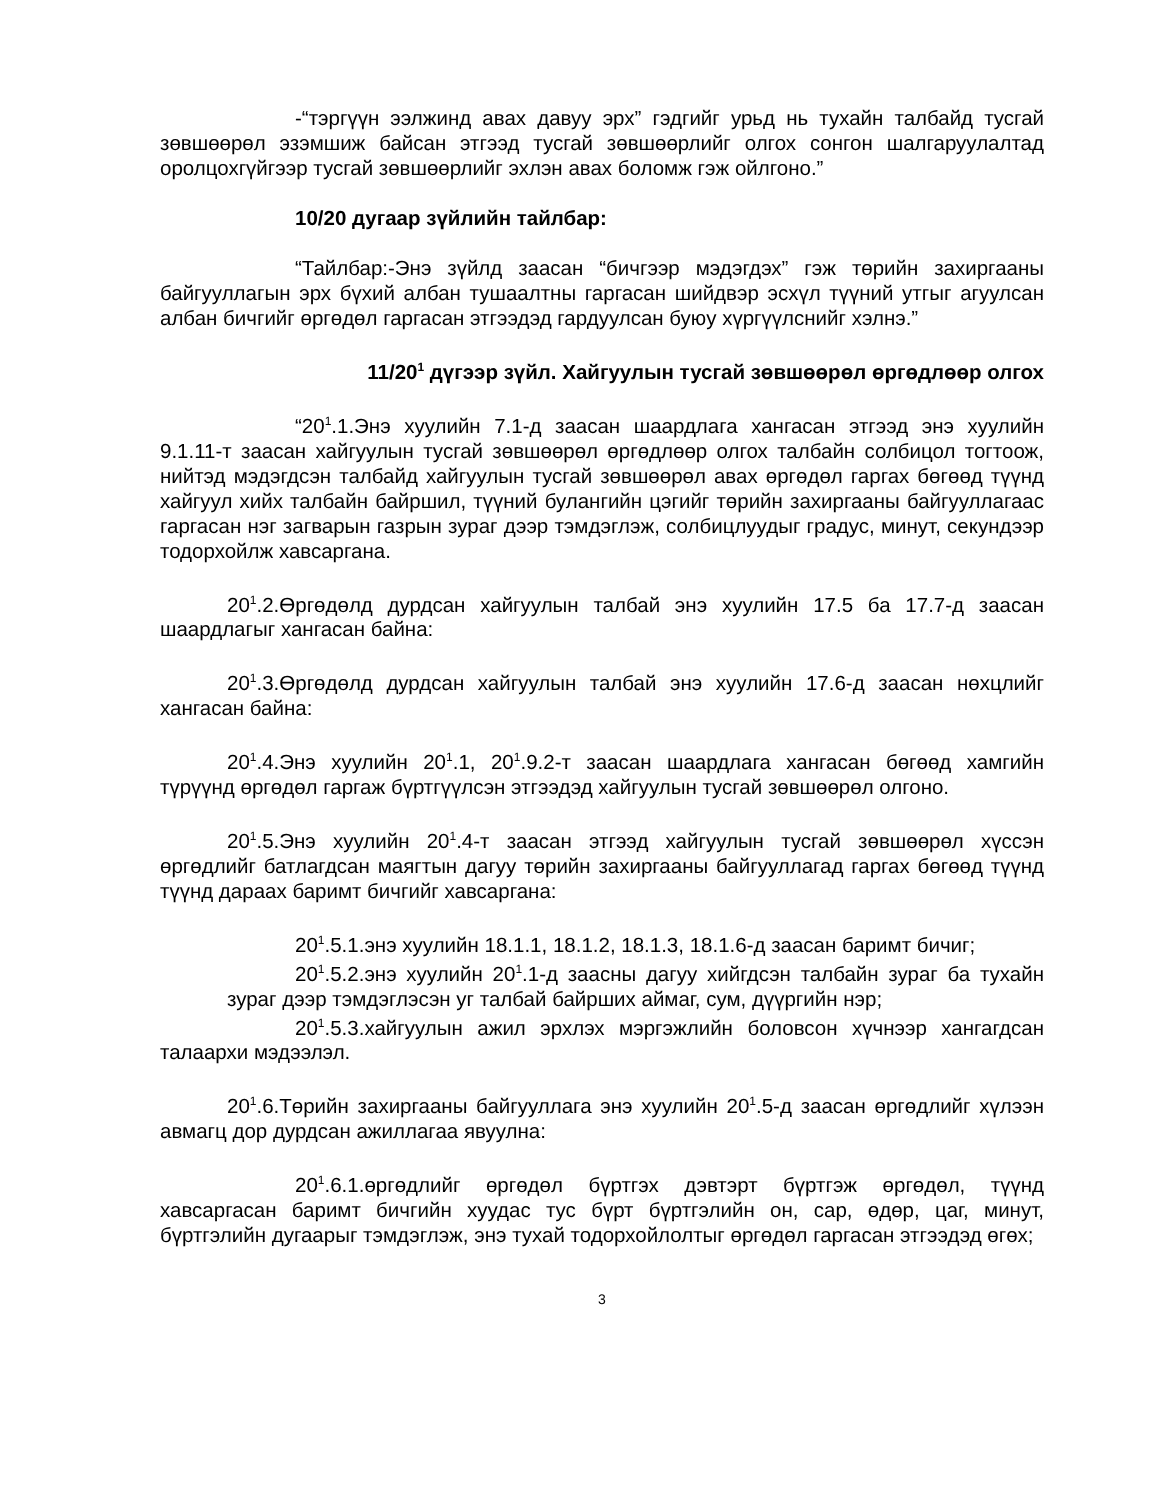-“тэргүүн ээлжинд авах давуу эрх” гэдгийг урьд нь тухайн талбайд тусгай зөвшөөрөл эзэмшиж байсан этгээд тусгай зөвшөөрлийг олгох сонгон шалгаруулалтад оролцохгүйгээр тусгай зөвшөөрлийг эхлэн авах боломж гэж ойлгоно.”
10/20 дугаар зүйлийн тайлбар:
“Тайлбар:-Энэ зүйлд заасан “бичгээр мэдэгдэх” гэж төрийн захиргааны байгууллагын эрх бүхий албан тушаалтны гаргасан шийдвэр эсхүл түүний утгыг агуулсан албан бичгийг өргөдөл гаргасан этгээдэд гардуулсан буюу хүргүүлснийг хэлнэ.”
11/20<sup>1</sup> дүгээр зүйл. Хайгуулын тусгай зөвшөөрөл өргөдлөөр олгох
“20<sup>1</sup>.1.Энэ хуулийн 7.1-д заасан шаардлага хангасан этгээд энэ хуулийн 9.1.11-т заасан хайгуулын тусгай зөвшөөрөл өргөдлөөр олгох талбайн солбицол тогтоож, нийтэд мэдэгдсэн талбайд хайгуулын тусгай зөвшөөрөл авах өргөдөл гаргах бөгөөд түүнд хайгуул хийх талбайн байршил, түүний булангийн цэгийг төрийн захиргааны байгууллагаас гаргасан нэг загварын газрын зураг дээр тэмдэглэж, солбицлуудыг градус, минут, секундээр тодорхойлж хавсаргана.
20<sup>1</sup>.2.Өргөдөлд дурдсан хайгуулын талбай энэ хуулийн 17.5 ба 17.7-д заасан шаардлагыг хангасан байна:
20<sup>1</sup>.3.Өргөдөлд дурдсан хайгуулын талбай энэ хуулийн 17.6-д заасан нөхцлийг хангасан байна:
20<sup>1</sup>.4.Энэ хуулийн 20<sup>1</sup>.1, 20<sup>1</sup>.9.2-т заасан шаардлага хангасан бөгөөд хамгийн түрүүнд өргөдөл гаргаж бүртгүүлсэн этгээдэд хайгуулын тусгай зөвшөөрөл олгоно.
20<sup>1</sup>.5.Энэ хуулийн 20<sup>1</sup>.4-т заасан этгээд хайгуулын тусгай зөвшөөрөл хүссэн өргөдлийг батлагдсан маягтын дагуу төрийн захиргааны байгууллагад гаргах бөгөөд түүнд түүнд дараах баримт бичгийг хавсаргана:
20<sup>1</sup>.5.1.энэ хуулийн 18.1.1, 18.1.2, 18.1.3, 18.1.6-д заасан баримт бичиг;
20<sup>1</sup>.5.2.энэ хуулийн 20<sup>1</sup>.1-д заасны дагуу хийгдсэн талбайн зураг ба тухайн зураг дээр тэмдэглэсэн уг талбай байрших аймаг, сум, дүүргийн нэр;
20<sup>1</sup>.5.3.хайгуулын ажил эрхлэх мэргэжлийн боловсон хүчнээр хангагдсан талаархи мэдээлэл.
20<sup>1</sup>.6.Төрийн захиргааны байгууллага энэ хуулийн 20<sup>1</sup>.5-д заасан өргөдлийг хүлээн авмагц дор дурдсан ажиллагаа явуулна:
20<sup>1</sup>.6.1.өргөдлийг өргөдөл бүртгэх дэвтэрт бүртгэж өргөдөл, түүнд хавсаргасан баримт бичгийн хуудас тус бүрт бүртгэлийн он, сар, өдөр, цаг, минут, бүртгэлийн дугаарыг тэмдэглэж, энэ тухай тодорхойлолтыг өргөдөл гаргасан этгээдэд өгөх;
3